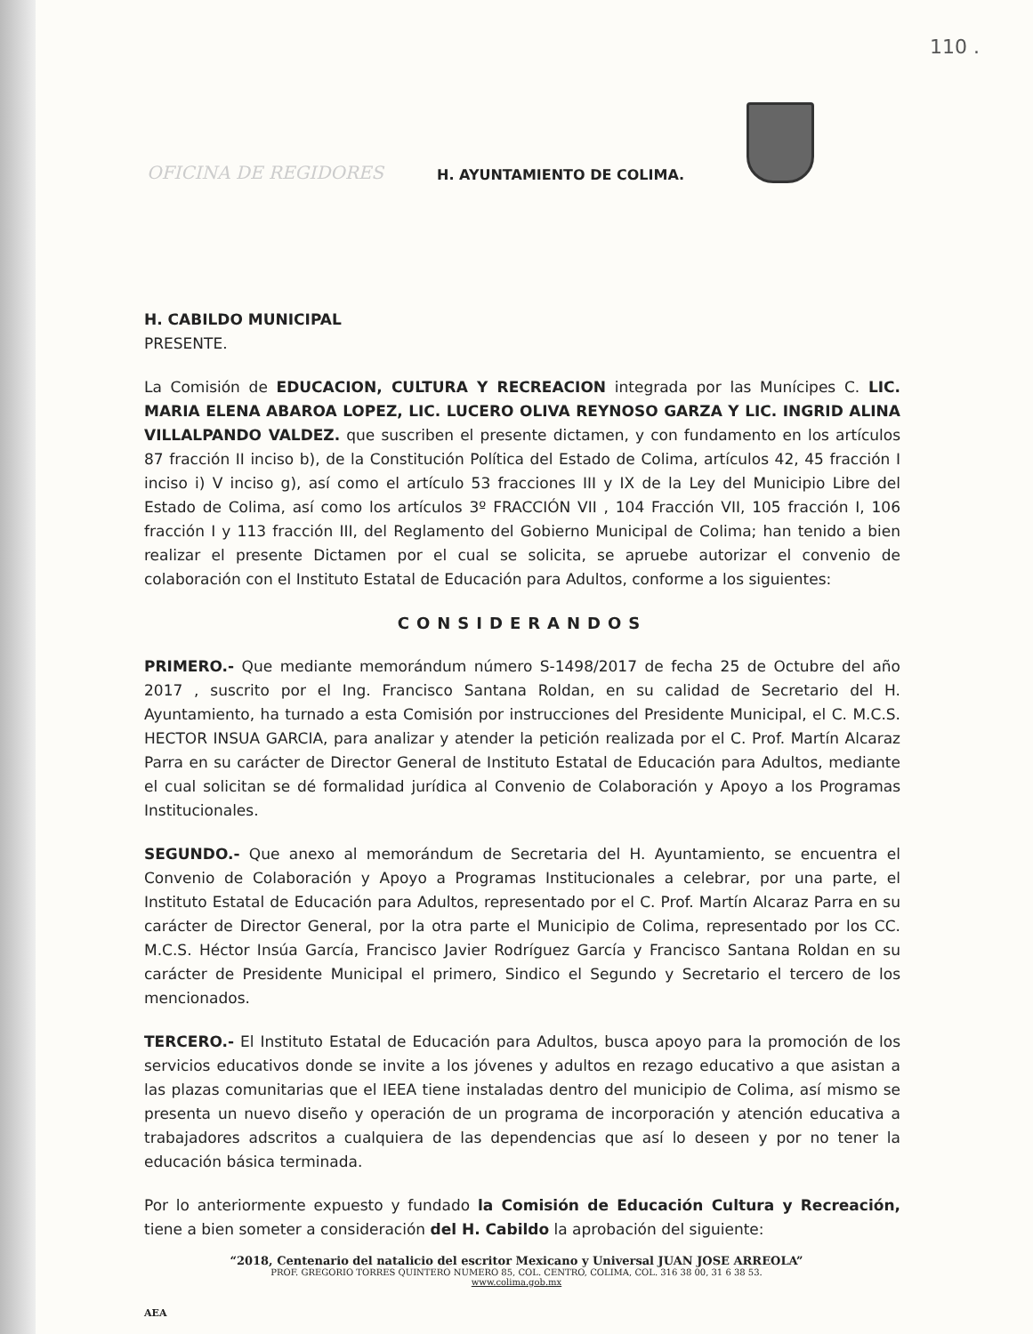110 .
OFICINA DE REGIDORES H. AYUNTAMIENTO DE COLIMA.
H. CABILDO MUNICIPAL
PRESENTE.
La Comisión de EDUCACION, CULTURA Y RECREACION integrada por las Munícipes C. LIC. MARIA ELENA ABAROA LOPEZ, LIC. LUCERO OLIVA REYNOSO GARZA Y LIC. INGRID ALINA VILLALPANDO VALDEZ. que suscriben el presente dictamen, y con fundamento en los artículos 87 fracción II inciso b), de la Constitución Política del Estado de Colima, artículos 42, 45 fracción I inciso i) V inciso g), así como el artículo 53 fracciones III y IX de la Ley del Municipio Libre del Estado de Colima, así como los artículos 3º FRACCIÓN VII , 104 Fracción VII, 105 fracción I, 106 fracción I y 113 fracción III, del Reglamento del Gobierno Municipal de Colima; han tenido a bien realizar el presente Dictamen por el cual se solicita, se apruebe autorizar el convenio de colaboración con el Instituto Estatal de Educación para Adultos, conforme a los siguientes:
CONSIDERANDOS
PRIMERO.- Que mediante memorándum número S-1498/2017 de fecha 25 de Octubre del año 2017 , suscrito por el Ing. Francisco Santana Roldan, en su calidad de Secretario del H. Ayuntamiento, ha turnado a esta Comisión por instrucciones del Presidente Municipal, el C. M.C.S. HECTOR INSUA GARCIA, para analizar y atender la petición realizada por el C. Prof. Martín Alcaraz Parra en su carácter de Director General de Instituto Estatal de Educación para Adultos, mediante el cual solicitan se dé formalidad jurídica al Convenio de Colaboración y Apoyo a los Programas Institucionales.
SEGUNDO.- Que anexo al memorándum de Secretaria del H. Ayuntamiento, se encuentra el Convenio de Colaboración y Apoyo a Programas Institucionales a celebrar, por una parte, el Instituto Estatal de Educación para Adultos, representado por el C. Prof. Martín Alcaraz Parra en su carácter de Director General, por la otra parte el Municipio de Colima, representado por los CC. M.C.S. Héctor Insúa García, Francisco Javier Rodríguez García y Francisco Santana Roldan en su carácter de Presidente Municipal el primero, Sindico el Segundo y Secretario el tercero de los mencionados.
TERCERO.- El Instituto Estatal de Educación para Adultos, busca apoyo para la promoción de los servicios educativos donde se invite a los jóvenes y adultos en rezago educativo a que asistan a las plazas comunitarias que el IEEA tiene instaladas dentro del municipio de Colima, así mismo se presenta un nuevo diseño y operación de un programa de incorporación y atención educativa a trabajadores adscritos a cualquiera de las dependencias que así lo deseen y por no tener la educación básica terminada.
Por lo anteriormente expuesto y fundado la Comisión de Educación Cultura y Recreación, tiene a bien someter a consideración del H. Cabildo la aprobación del siguiente:
“2018, Centenario del natalicio del escritor Mexicano y Universal JUAN JOSE ARREOLA”
PROF. GREGORIO TORRES QUINTERO NUMERO 85, COL. CENTRO, COLIMA, COL. 316 38 00, 31 6 38 53.
www.colima.gob.mx
AEA